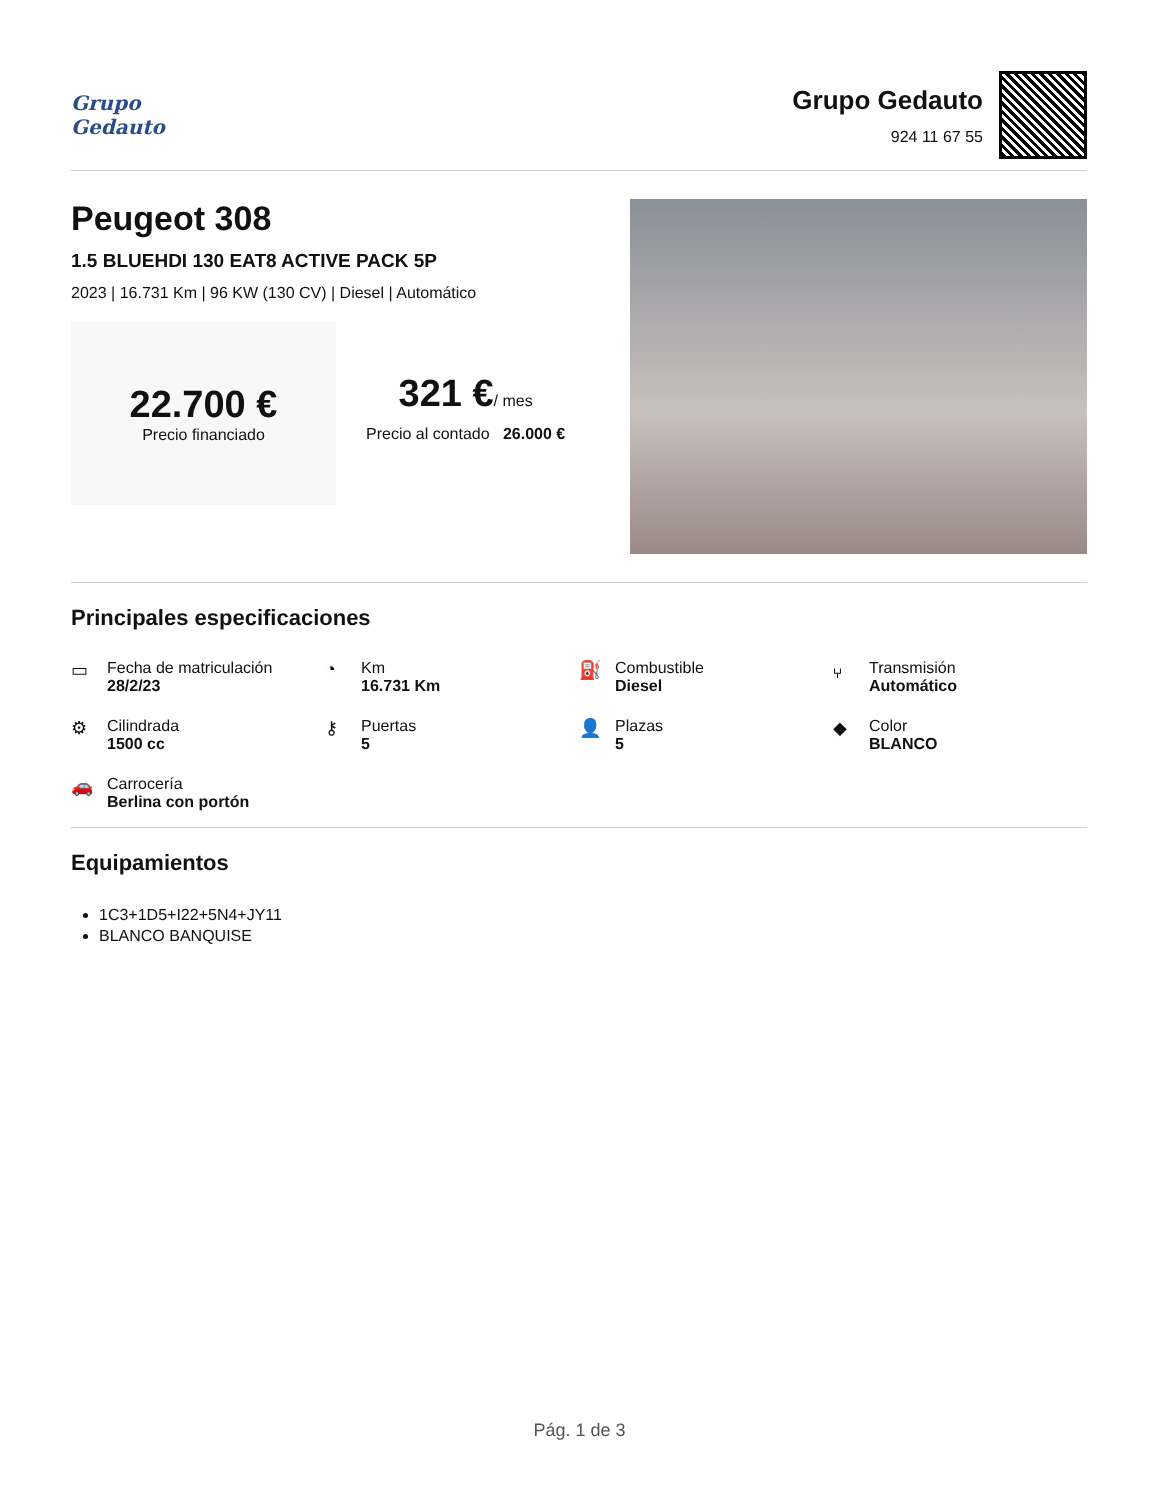Grupo
Gedauto
Grupo Gedauto
924 11 67 55
Peugeot 308
1.5 BLUEHDI 130 EAT8 ACTIVE PACK 5P
2023 | 16.731 Km | 96 KW (130 CV) | Diesel | Automático
22.700 €
Precio financiado
321 €/ mes
Precio al contado 26.000 €
Principales especificaciones
▭ Fecha de matriculación
28/2/23
◔ Km
16.731 Km
⛽ Combustible
Diesel
⑂ Transmisión
Automático
⚙ Cilindrada
1500 cc
⚷ Puertas
5
👤 Plazas
5
◆ Color
BLANCO
🚗 Carrocería
Berlina con portón
Equipamientos
1C3+1D5+I22+5N4+JY11
BLANCO BANQUISE
Pág. 1 de 3